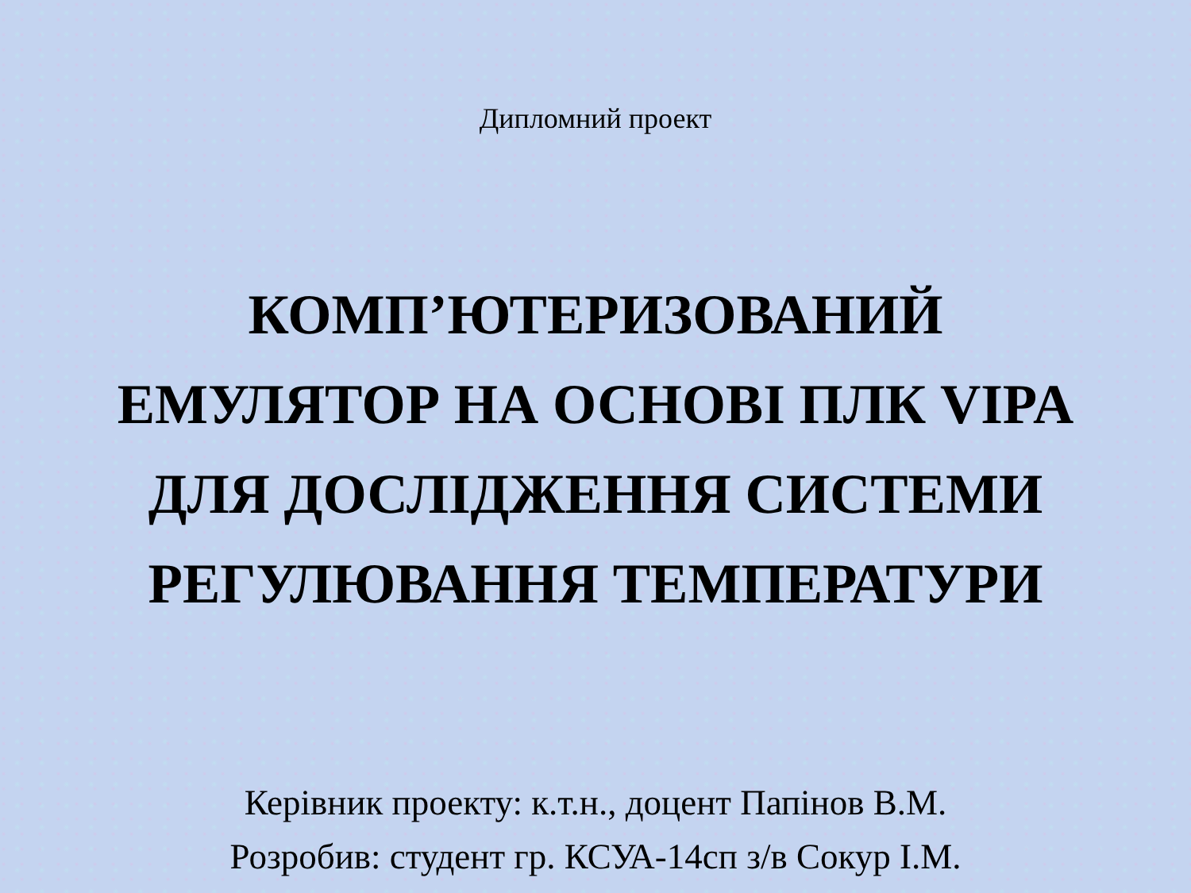Дипломний проект
КОМП’ЮТЕРИЗОВАНИЙ
ЕМУЛЯТОР НА ОСНОВІ ПЛК VIPA
ДЛЯ ДОСЛІДЖЕННЯ СИСТЕМИ
РЕГУЛЮВАННЯ ТЕМПЕРАТУРИ
Керівник проекту: к.т.н., доцент Папінов В.М.
Розробив: студент гр. КСУА-14сп з/в Сокур І.М.